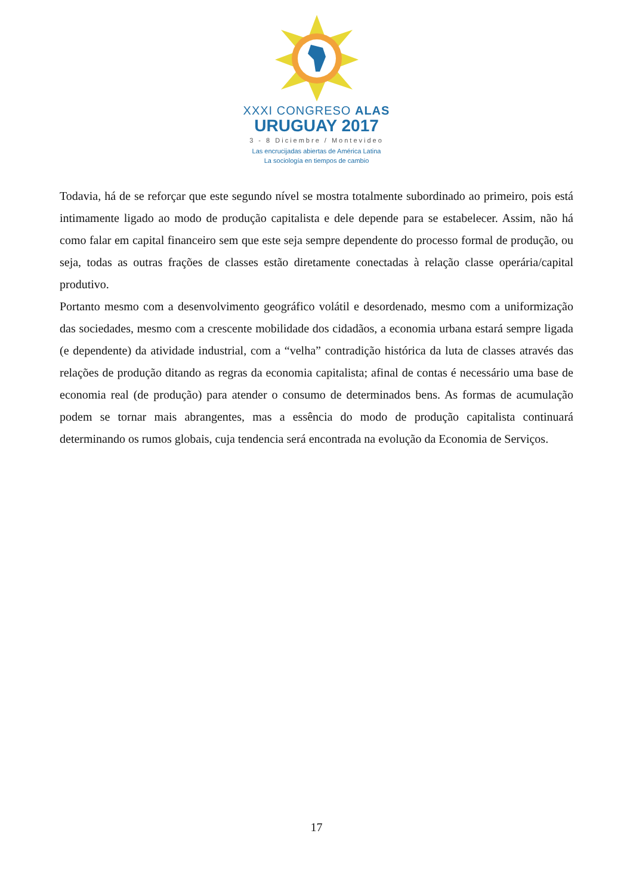XXXI CONGRESO ALAS
URUGUAY 2017
3 - 8 Diciembre / Montevideo
Las encrucijadas abiertas de América Latina
La sociología en tiempos de cambio
Todavia, há de se reforçar que este segundo nível se mostra totalmente subordinado ao primeiro, pois está intimamente ligado ao modo de produção capitalista e dele depende para se estabelecer. Assim, não há como falar em capital financeiro sem que este seja sempre dependente do processo formal de produção, ou seja, todas as outras frações de classes estão diretamente conectadas à relação classe operária/capital produtivo.
Portanto mesmo com a desenvolvimento geográfico volátil e desordenado, mesmo com a uniformização das sociedades, mesmo com a crescente mobilidade dos cidadãos, a economia urbana estará sempre ligada (e dependente) da atividade industrial, com a “velha” contradição histórica da luta de classes através das relações de produção ditando as regras da economia capitalista; afinal de contas é necessário uma base de economia real (de produção) para atender o consumo de determinados bens. As formas de acumulação podem se tornar mais abrangentes, mas a essência do modo de produção capitalista continuará determinando os rumos globais, cuja tendencia será encontrada na evolução da Economia de Serviços.
17